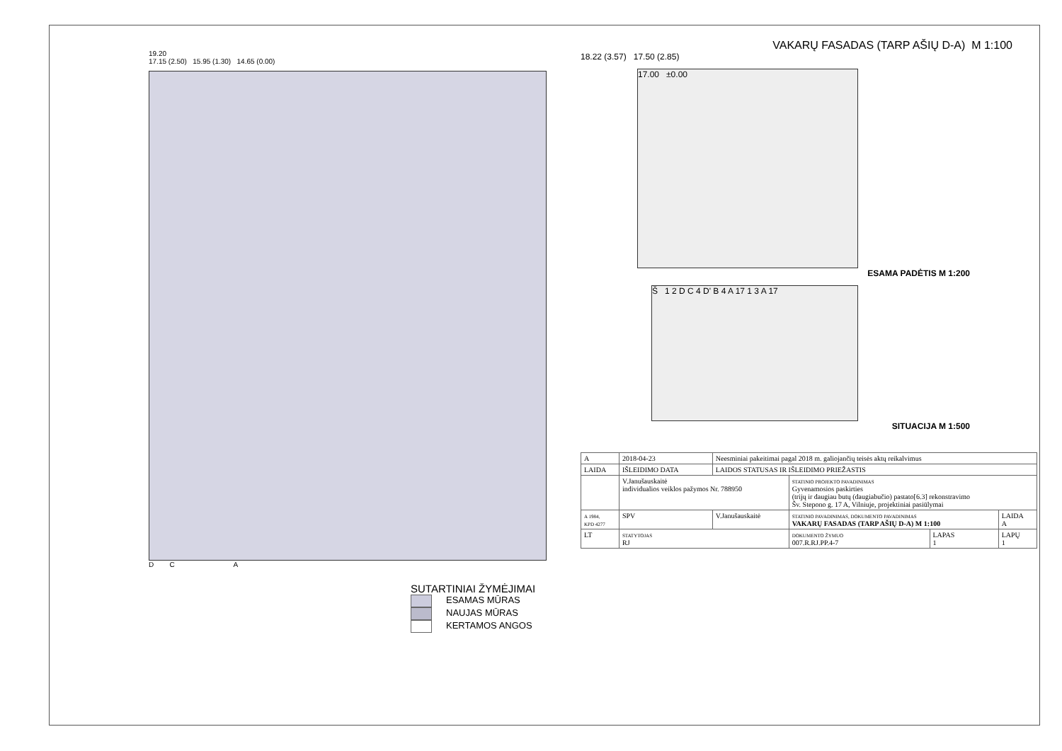19.20
17.15 (2.50) 15.95 (1.30) 14.65 (0.00)
D C A
SUTARTINIAI ŽYMĖJIMAI
ESAMAS MŪRAS
NAUJAS MŪRAS
KERTAMOS ANGOS
VAKARŲ FASADAS (TARP AŠIŲ D-A) M 1:100
18.22 (3.57) 17.50 (2.85)
17.00 ±0.00
ESAMA PADĖTIS M 1:200
Š 1 2 D C 4 D' B 4 A 17 1 3 A 17
SITUACIJA M 1:500
| A | 2018-04-23 | Neesminiai pakeitimai pagal 2018 m. galiojančių teisės aktų reikalvimus | | | |
| LAIDA | IŠLEIDIMO DATA | LAIDOS STATUSAS IR IŠLEIDIMO PRIEŽASTIS | | | |
| | V.Janušauskaitė individualios veiklos pažymos Nr. 788950 | | STATINIO PROJEKTO PAVADINIMAS Gyvenamosios paskirties (trijų ir daugiau butų (daugiabučio) pastato[6.3] rekonstravimo Šv. Stepono g. 17 A, Vilniuje, projektiniai pasiūlymai | | |
| A 1984, KPD 4277 | SPV | V.Janušauskaitė | STATINIO PAVADINIMAS, DOKUMENTO PAVADINIMAS VAKARŲ FASADAS (TARP AŠIŲ D-A) M 1:100 | | LAIDA A |
| LT | STATYTOJAS RJ | | DOKUMENTO ŽYMUO 007.R.RJ.PP.4-7 | LAPAS 1 | LAPŲ 1 |